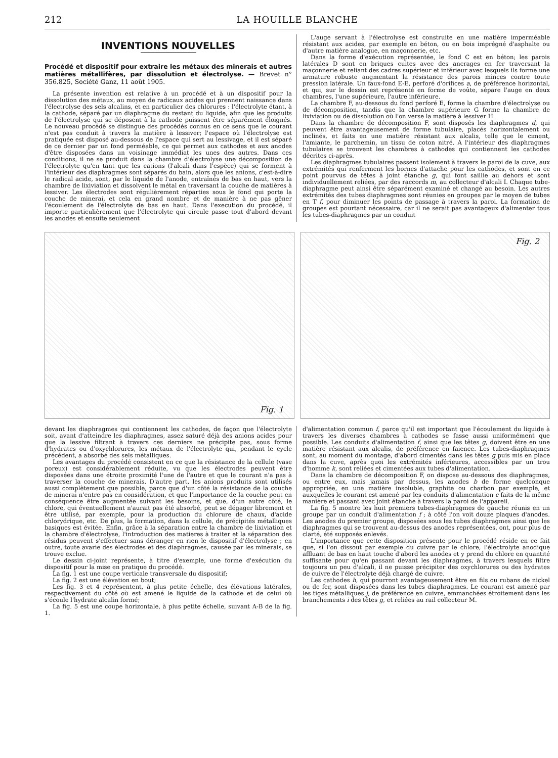212 LA HOUILLE BLANCHE
INVENTIONS NOUVELLES
Procédé et dispositif pour extraire les métaux des minerais et autres matières métallifères, par dissolution et électrolyse. — Brevet n° 356.825, Société Ganz, 11 août 1905.
La présente invention est relative à un procédé et à un dispositif pour la dissolution des métaux, au moyen de radicaux acides qui prennent naissance dans l'électrolyse des sels alcalins, et en particulier des chlorures : l'électrolyte étant, à la cathode, séparé par un diaphragme du restant du liquide, afin que les produits de l'électrolyse qui se déposent à la cathode puissent être séparément éloignés. Le nouveau procédé se distingue des procédés connus en ce sens que le courant n'est pas conduit à travers la matière à lessiver; l'espace où l'électrolyse est pratiquée est disposé au-dessous de l'espace qui sert au lessivage, et il est séparé de ce dernier par un fond perméable, ce qui permet aux cathodes et aux anodes d'être disposées dans un voisinage immédiat les unes des autres. Dans ces conditions, il ne se produit dans la chambre d'électrolyse une décomposition de l'électrolyte qu'en tant que les cations (l'alcali dans l'espèce) qui se forment à l'intérieur des diaphragmes sont séparés du bain, alors que les anions, c'est-à-dire le radical acide, sont, par le liquide de l'anode, entraînés de bas en haut, vers la chambre de lixiviation et dissolvent le métal en traversant la couche de matières à lessiver. Les électrodes sont régulièrement réparties sous le fond qui porte la couche de minerai, et cela en grand nombre et de manière à ne pas gêner l'écoulement de l'électrolyte de bas en haut. Dans l'execution du procédé, il importe particulièrement que l'électrolyte qui circule passe tout d'abord devant les anodes et ensuite seulement
L'auge servant à l'électrolyse est construite en une matière imperméable résistant aux acides, par exemple en béton, ou en bois imprégné d'asphalte ou d'autre matière analogue, en maçonnerie, etc.
Dans la forme d'exécution représentée, le fond C est en béton; les parois latérales D sont en briques cuites avec des ancrages en fer traversant la maçonnerie et reliant des cadres supérieur et inférieur avec lesquels ils forme une armature robuste augmentant la résistance des parois minces contre toute pression latérale. Un faux-fond E-E, perforé d'orifices a, de préférence horizontal, et qui, sur le dessin est représenté en forme de voûte, sépare l'auge en deux chambres, l'une supérieure, l'autre inférieure.
La chambre F, au-dessous du fond perforé E, forme la chambre d'électrolyse ou de décomposition, tandis que la chambre supérieure G forme la chambre de lixiviation ou de dissolution où l'on verse la matière à lessiver H.
Dans la chambre de décomposition F, sont disposés les diaphragmes d, qui peuvent être avantageusement de forme tubulaire, placés horizontalement ou inclinés, et faits en une matière résistant aux alcalis, telle que le ciment, l'amiante, le parchemin, un tissu de coton nitré. A l'intérieur des diaphragmes tubulaires se trouvent les chambres à cathodes qui contiennent les cathodes décrites ci-après.
Les diaphragmes tubulaires passent isolement à travers le paroi de la cuve, aux extrémités qui renferment les bornes d'attache pour les cathodes, et sont en ce point pourvus de têtes à joint étanche g, qui font saillie au dehors et sont individuellement reliées, par des raccords m, au collecteur d'alcali I. Chaque tube-diaphragme peut ainsi être séparément examiné et changé au besoin. Les autres extrémités des tubes diaphragmes sont réunies en groupes par le moyen de tubes en T f, pour diminuer les points de passage à travers la paroi. La formation de groupes est pourtant nécessaire, car il ne serait pas avantageux d'alimenter tous les tubes-diaphragmes par un conduit
Fig. 1
Fig. 2
devant les diaphragmes qui contiennent les cathodes, de façon que l'électrolyte soit, avant d'atteindre les diaphragmes, assez saturé déjà des anions acides pour que la lessive filtrant à travers ces derniers ne précipite pas, sous forme d'hydrates ou d'oxychlorures, les métaux de l'électrolyte qui, pendant le cycle précédent, a absorbé des sels métalliques.
Les avantages du procédé consistent en ce que la résistance de la cellule (vase poreux) est considérablement réduite, vu que les électrodes peuvent être disposées dans une étroite proximité l'une de l'autre et que le courant n'a pas à traverser la couche de minerais. D'autre part, les anions produits sont utilisés aussi complètement que possible, parce que d'un côté la résistance de la couche de minerai n'entre pas en considération, et que l'importance de la couche peut en conséquence être augmentée suivant les besoins, et que, d'un autre côté, le chlore, qui éventuellement n'aurait pas été absorbé, peut se dégager librement et être utilisé, par exemple, pour la production du chlorure de chaux, d'acide chlorydrique, etc. De plus, la formation, dans la cellule, de précipités métalliques basiques est évitée. Enfin, grâce à la séparation entre la chambre de lixiviation et la chambre d'électrolyse, l'introduction des matieres à traiter et la séparation des résidus peuvent s'effectuer sans déranger en rien le dispositif d'électrolyse ; en outre, toute avarie des électrodes et des diaphragmes, causée par les minerais, se trouve exclue.
Le dessin ci-joint représente, à titre d'exemple, une forme d'exécution du dispositif pour la mise en pratique du procédé.
La fig. 1 est une coupe verticale transversale du dispositif;
La fig. 2 est une élévation en bout;
Les fig. 3 et 4 représentent, à plus petite échelle, des élévations latérales, respectivement du côté où est amené le liquide de la cathode et de celui où s'écoule l'hydrate alcalin formé;
La fig. 5 est une coupe horizontale, à plus petite échelle, suivant A-B de la fig. 1.
d'alimentation commun f, parce qu'il est important que l'écoulement du liquide à travers les diverses chambres à cathodes se fasse aussi uniformément que possible. Les conduits d'alimentation f, ainsi que les têtes g, doivent être en une matière résistant aux alcalis, de préférence en faience. Les tubes-diaphragmes sont, au moment du montage, d'abord cimentés dans les têtes g puis mis en place dans la cuve, après quoi les extrémités inférieures, accessibles par un trou d'homme k, sont reliées et cimentées aux tubes d'alimentation.
Dans la chambre de décomposition F, on dispose au-dessous des diaphragmes, ou entre eux, mais jamais par dessus, les anodes b de forme quelconque appropriée, en une matière insoluble, graphite ou charbon par exemple, et auxquelles le courant est amené par les conduits d'alimentation c faits de la même manière et passant avec joint étanche à travers la paroi de l'appareil.
La fig. 5 montre les huit premiers tubes-diaphragmes de gauche réunis en un groupe par un conduit d'alimentation f ; à côté l'on voit douze plaques d'anodes. Les anodes du premier groupe, disposées sous les tubes diaphragmes ainsi que les diaphragmes qui se trouvent au-dessus des anodes représentées, ont, pour plus de clarté, été supposés enlevés.
L'importance que cette disposition présente pour le procédé réside en ce fait que, si l'on dissout par exemple du cuivre par le chlore, l'électrolyte anodique affluant de bas en haut touche d'abord les anodes et y prend du chlore en quantité suffisante pour qu'en passant devant les diaphragmes, à travers lesquels filtre toujours un peu d'alcali, il ne puisse précipiter des oxychlorures ou des hydrates de cuivre de l'électrolyte déjà chargé de cuivre.
Les cathodes h, qui pourront avantageusement être en fils ou rubans de nickel ou de fer, sont disposées dans les tubes diaphragmes. Le courant est amené par les tiges métalliques j, de préférence en cuivre, emmanchées étroitement dans les branchements i des têtes g, et reliées au rail collecteur M.